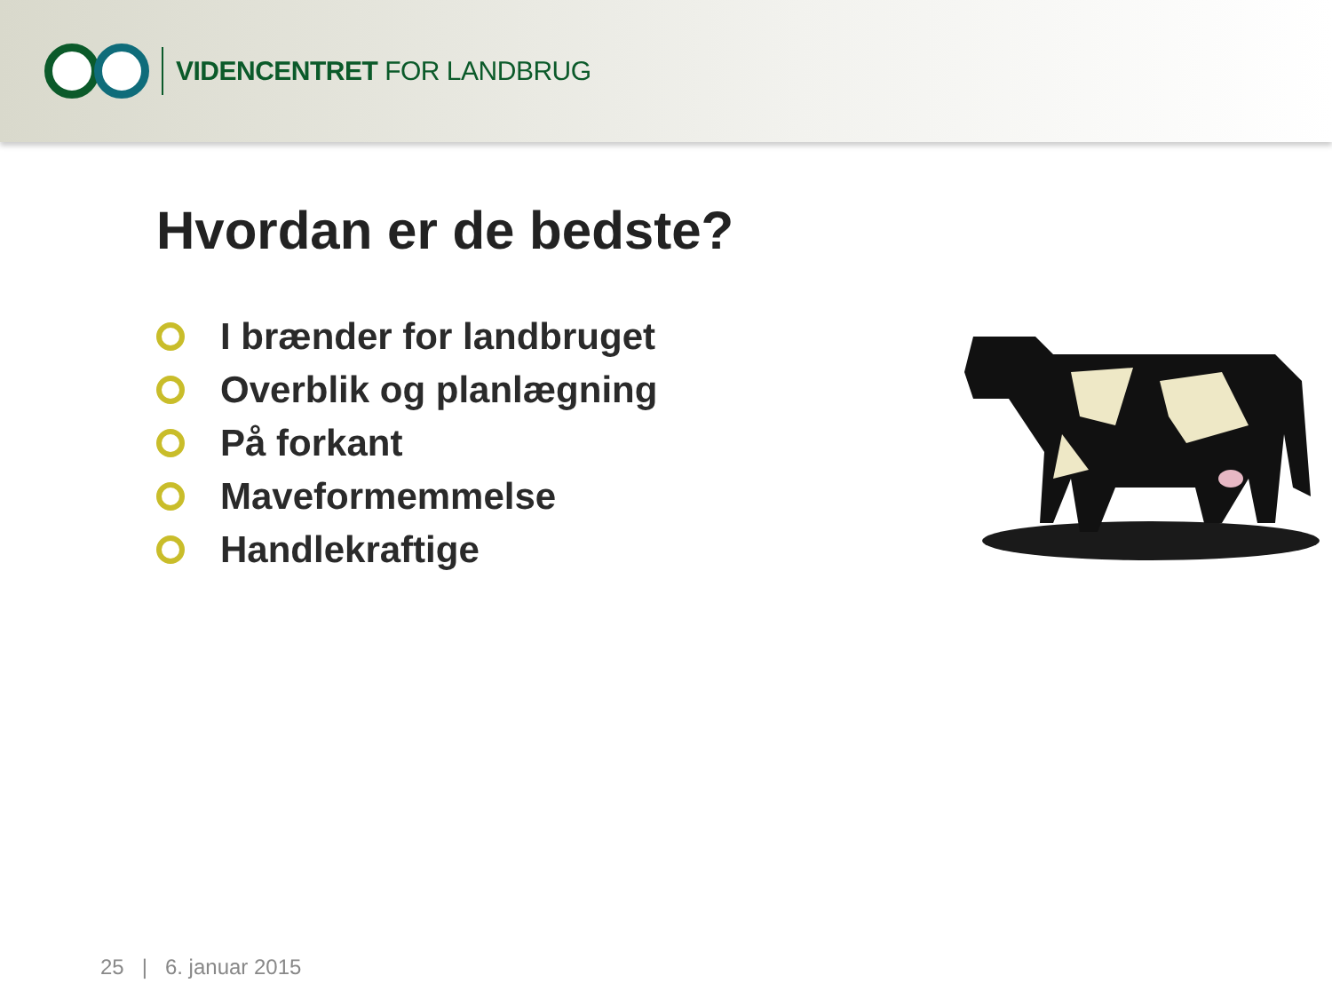VIDENCENTRET FOR LANDBRUG
Hvordan er de bedste?
I brænder for landbruget
Overblik og planlægning
På forkant
Maveformemmelse
Handlekraftige
25 | 6. januar 2015